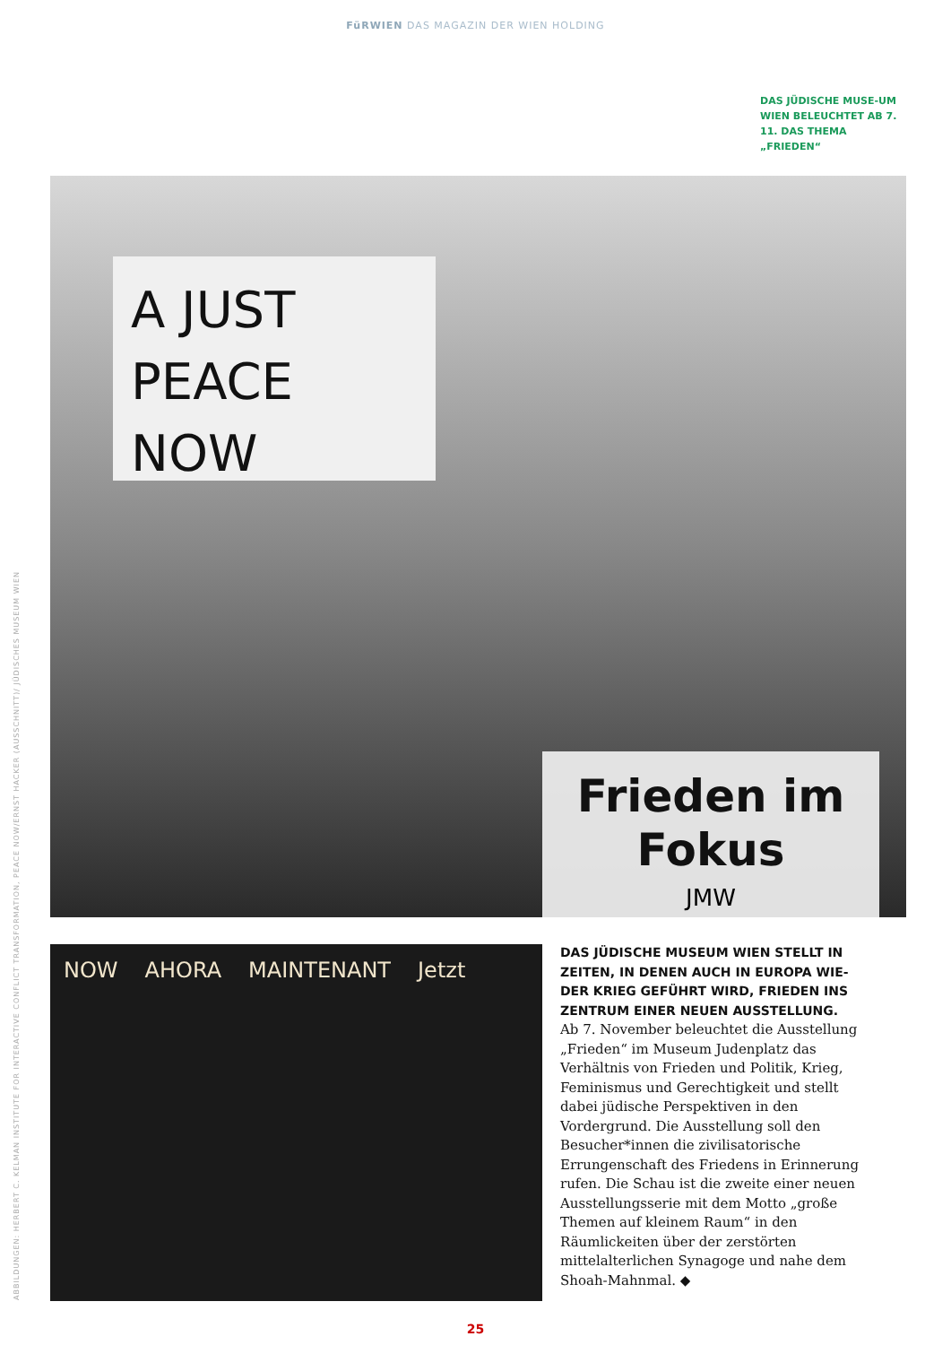FüRWIEN DAS MAGAZIN DER WIEN HOLDING
DAS JÜDISCHE MUSE-UM WIEN BELEUCHTET AB 7. 11. DAS THEMA „FRIEDEN“
A JUST
PEACE NOW
Frieden im Fokus
JMW
NOW AHORA MAINTENANT Jetzt
DAS JÜDISCHE MUSEUM WIEN STELLT IN ZEITEN, IN DENEN AUCH IN EUROPA WIE-DER KRIEG GEFÜHRT WIRD, FRIEDEN INS ZENTRUM EINER NEUEN AUSSTELLUNG.
Ab 7. November beleuchtet die Ausstellung „Frieden“ im Museum Judenplatz das Verhältnis von Frieden und Politik, Krieg, Feminismus und Gerechtigkeit und stellt dabei jüdische Perspektiven in den Vordergrund. Die Ausstellung soll den Besucher*innen die zivilisatorische Errungenschaft des Friedens in Erinnerung rufen. Die Schau ist die zweite einer neuen Ausstellungsserie mit dem Motto „große Themen auf kleinem Raum“ in den Räumlickeiten über der zerstörten mittelalterlichen Synagoge und nahe dem Shoah-Mahnmal. ◆
ABBILDUNGEN: HERBERT C. KELMAN INSTITUTE FOR INTERACTIVE CONFLICT TRANSFORMATION, PEACE NOW/ERNST HACKER (AUSSCHNITT)/ JÜDISCHES MUSEUM WIEN
25